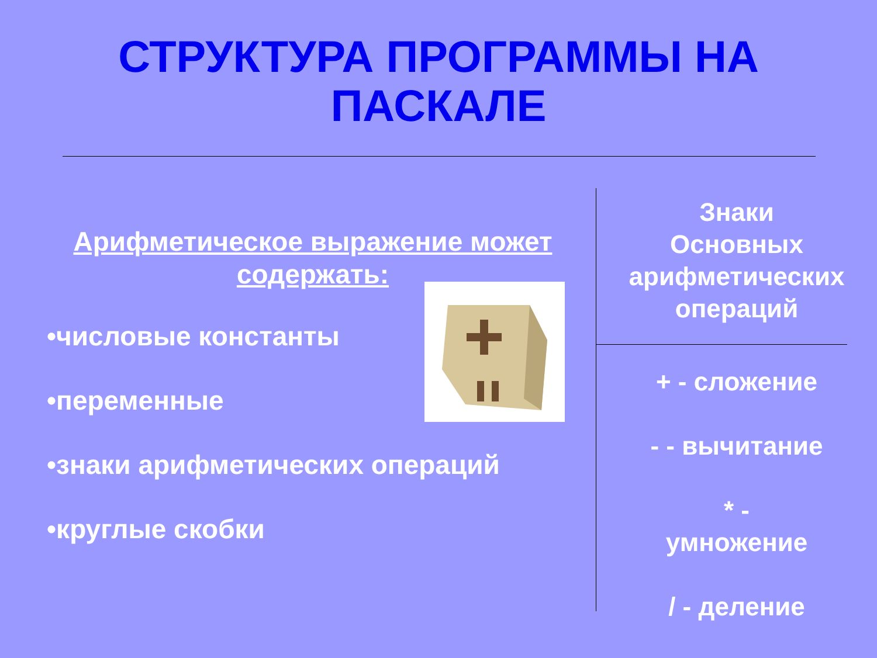СТРУКТУРА ПРОГРАММЫ НА
ПАСКАЛЕ
Арифметическое выражение может содержать:
•числовые константы
•переменные
•знаки арифметических операций
•круглые скобки
Знаки
Основных
арифметических
операций
+ - сложение
- - вычитание
* -
умножение
/ - деление